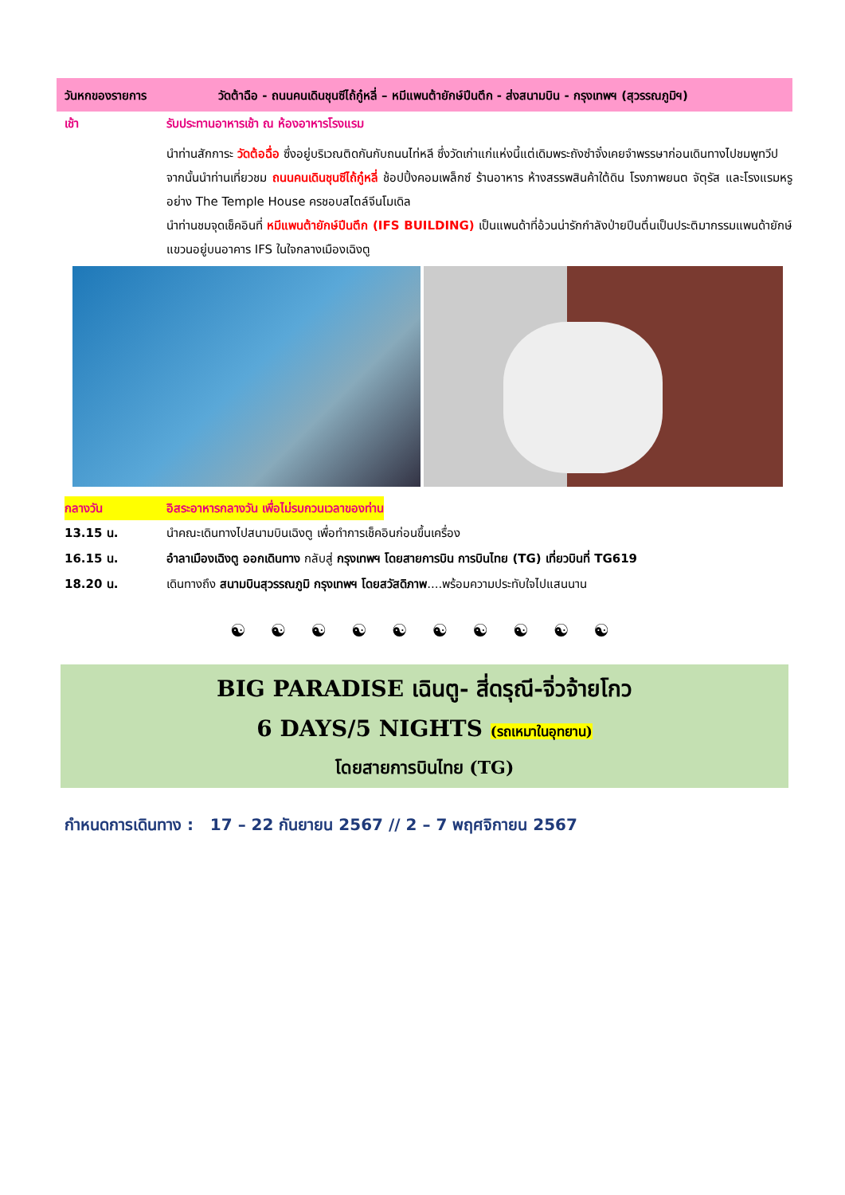วันหกของรายการ วัดต้าฉือ - ถนนคนเดินชุนซีไถ้กู๋หลี่ – หมีแพนต้ายักษ์ปีนตึก - ส่งสนามบิน - กรุงเทพฯ (สุวรรณภูมิฯ)
เช้า รับประทานอาหารเช้า ณ ห้องอาหารโรงแรม
นำท่านสักการะ วัดต้อฉื่อ ซึ่งอยู่บริเวณติดกันกับถนนไท่หลี ซึ่งวัดเก่าแก่แห่งนี้แต่เดิมพระถังซำจั๋งเคยจำพรรษาก่อนเดินทางไปชมพูทวีป
จากนั้นนำท่านเที่ยวชม ถนนคนเดินชุนซีไถ้กู๋หลี่ ช้อปปิ้งคอมเพล็กซ์ ร้านอาหาร ห้างสรรพสินค้าใต้ดิน โรงภาพยนต จัตุรัส และโรงแรมหรูอย่าง The Temple House ครชอบสไตล์จีนโมเดิล
นำท่านชมจุดเช็คอินที่ หมีแพนต้ายักษ์ปีนตึก (IFS BUILDING) เป็นแพนด้าที่อ้วนน่ารักกำลังป่ายปีนตึ่นเป็นประติมากรรมแพนด้ายักษ์แขวนอยู่บนอาคาร IFS ในใจกลางเมืองเฉิงตู
กลางวัน อิสระอาหารกลางวัน เพื่อไม่รบกวนเวลาของท่าน
13.15 น. นำคณะเดินทางไปสนามบินเฉิงตู เพื่อทำการเช็คอินก่อนขึ้นเครื่อง
16.15 น. อำลาเมืองเฉิงตู ออกเดินทาง กลับสู่ กรุงเทพฯ โดยสายการบิน การบินไทย (TG) เที่ยวบินที่ TG619
18.20 น. เดินทางถึง สนามบินสุวรรณภูมิ กรุงเทพฯ โดยสวัสดิภาพ....พร้อมความประทับใจไปแสนนาน
☯ ☯ ☯ ☯ ☯ ☯ ☯ ☯ ☯ ☯
BIG PARADISE เฉินตู- สี่ดรุณี-จิ่วจ้ายโกว
6 DAYS/5 NIGHTS (รถเหมาในอุทยาน)
โดยสายการบินไทย (TG)
กำหนดการเดินทาง : 17 – 22 กันยายน 2567 // 2 – 7 พฤศจิกายน 2567